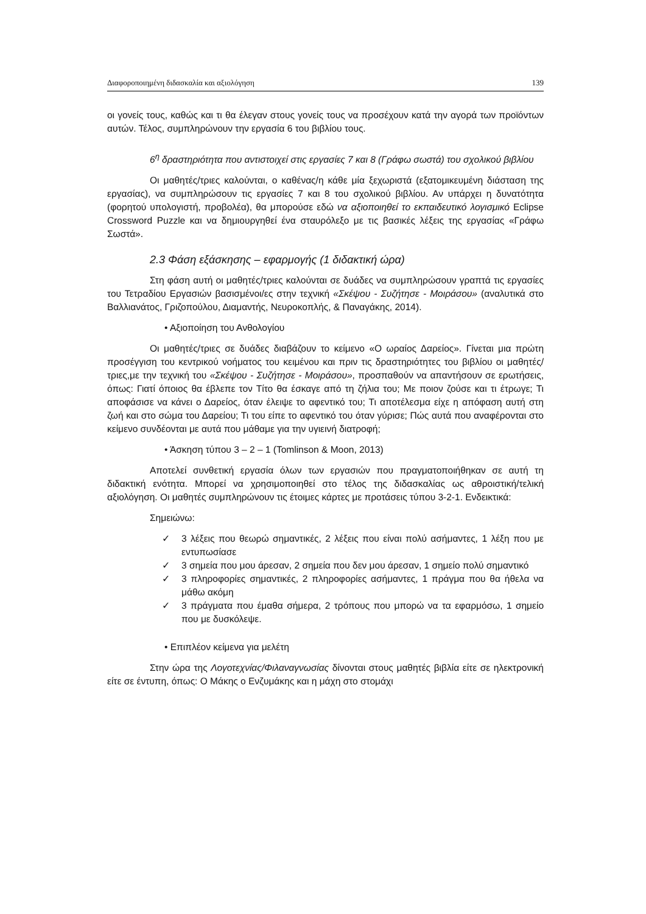Διαφοροποιημένη διδασκαλία και αξιολόγηση 139
οι γονείς τους, καθώς και τι θα έλεγαν στους γονείς τους να προσέχουν κατά την αγορά των προϊόντων αυτών. Τέλος, συμπληρώνουν την εργασία 6 του βιβλίου τους.
6<sup>η</sup> δραστηριότητα που αντιστοιχεί στις εργασίες 7 και 8 (Γράφω σωστά) του σχολικού βιβλίου
Οι μαθητές/τριες καλούνται, ο καθένας/η κάθε μία ξεχωριστά (εξατομικευμένη διάσταση της εργασίας), να συμπληρώσουν τις εργασίες 7 και 8 του σχολικού βιβλίου. Αν υπάρχει η δυνατότητα (φορητού υπολογιστή, προβολέα), θα μπορούσε εδώ να αξιοποιηθεί το εκπαιδευτικό λογισμικό Eclipse Crossword Puzzle και να δημιουργηθεί ένα σταυρόλεξο με τις βασικές λέξεις της εργασίας «Γράφω Σωστά».
2.3 Φάση εξάσκησης – εφαρμογής (1 διδακτική ώρα)
Στη φάση αυτή οι μαθητές/τριες καλούνται σε δυάδες να συμπληρώσουν γραπτά τις εργασίες του Τετραδίου Εργασιών βασισμένοι/ες στην τεχνική «Σκέψου - Συζήτησε - Μοιράσου» (αναλυτικά στο Βαλλιανάτος, Γριζοπούλου, Διαμαντής, Νευροκοπλής, & Παναγάκης, 2014).
• Αξιοποίηση του Ανθολογίου
Οι μαθητές/τριες σε δυάδες διαβάζουν το κείμενο «Ο ωραίος Δαρείος». Γίνεται μια πρώτη προσέγγιση του κεντρικού νοήματος του κειμένου και πριν τις δραστηριότητες του βιβλίου οι μαθητές/τριες,με την τεχνική του «Σκέψου - Συζήτησε - Μοιράσου», προσπαθούν να απαντήσουν σε ερωτήσεις, όπως: Γιατί όποιος θα έβλεπε τον Τίτο θα έσκαγε από τη ζήλια του; Με ποιον ζούσε και τι έτρωγε; Τι αποφάσισε να κάνει ο Δαρείος, όταν έλειψε το αφεντικό του; Τι αποτέλεσμα είχε η απόφαση αυτή στη ζωή και στο σώμα του Δαρείου; Τι του είπε το αφεντικό του όταν γύρισε; Πώς αυτά που αναφέρονται στο κείμενο συνδέονται με αυτά που μάθαμε για την υγιεινή διατροφή;
• Άσκηση τύπου 3 – 2 – 1 (Tomlinson & Moon, 2013)
Αποτελεί συνθετική εργασία όλων των εργασιών που πραγματοποιήθηκαν σε αυτή τη διδακτική ενότητα. Μπορεί να χρησιμοποιηθεί στο τέλος της διδασκαλίας ως αθροιστική/τελική αξιολόγηση. Οι μαθητές συμπληρώνουν τις έτοιμες κάρτες με προτάσεις τύπου 3-2-1. Ενδεικτικά:
Σημειώνω:
✓ 3 λέξεις που θεωρώ σημαντικές, 2 λέξεις που είναι πολύ ασήμαντες, 1 λέξη που με εντυπωσίασε
✓ 3 σημεία που μου άρεσαν, 2 σημεία που δεν μου άρεσαν, 1 σημείο πολύ σημαντικό
✓ 3 πληροφορίες σημαντικές, 2 πληροφορίες ασήμαντες, 1 πράγμα που θα ήθελα να μάθω ακόμη
✓ 3 πράγματα που έμαθα σήμερα, 2 τρόπους που μπορώ να τα εφαρμόσω, 1 σημείο που με δυσκόλεψε.
• Επιπλέον κείμενα για μελέτη
Στην ώρα της Λογοτεχνίας/Φιλαναγνωσίας δίνονται στους μαθητές βιβλία είτε σε ηλεκτρονική είτε σε έντυπη, όπως: Ο Μάκης ο Ενζυμάκης και η μάχη στο στομάχι